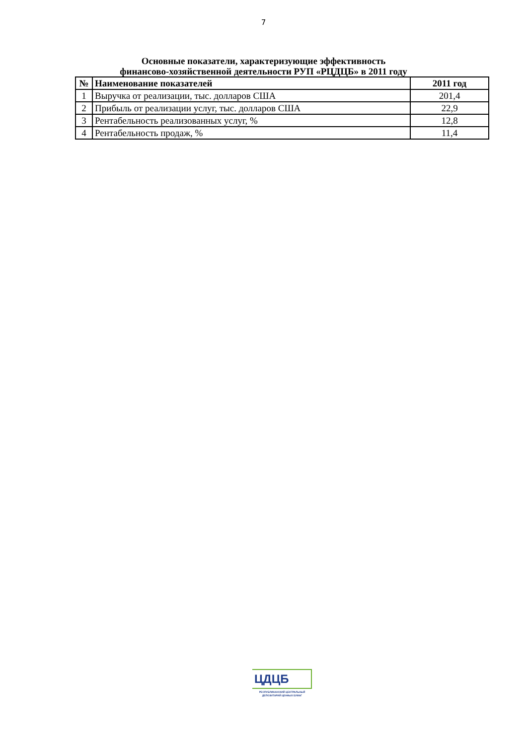7
Основные показатели, характеризующие эффективность
финансово-хозяйственной деятельности РУП «РЦДЦБ» в 2011 году
| № | Наименование показателей | 2011 год |
| --- | --- | --- |
| 1 | Выручка от реализации, тыс. долларов США | 201,4 |
| 2 | Прибыль от реализации услуг, тыс. долларов США | 22,9 |
| 3 | Рентабельность реализованных услуг, % | 12,8 |
| 4 | Рентабельность продаж, % | 11,4 |
ЦДЦБ
РЕСПУБЛИКАНСКИЙ ЦЕНТРАЛЬНЫЙ
ДЕПОЗИТАРИЙ ЦЕННЫХ БУМАГ